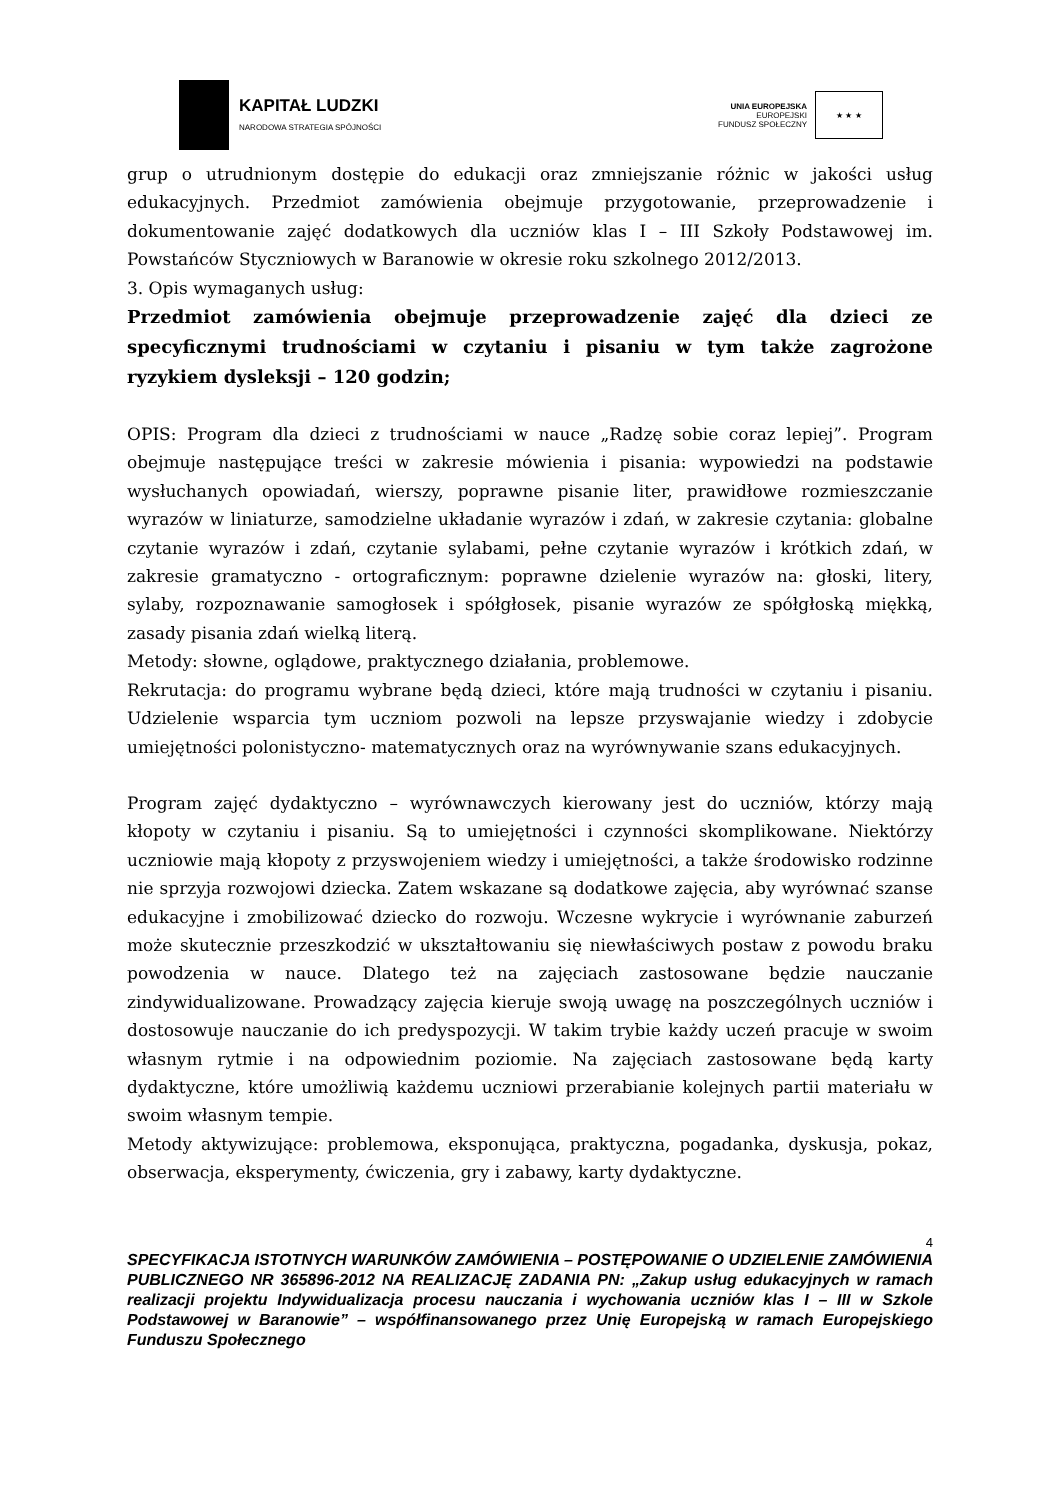KAPITAŁ LUDZKI
NARODOWA STRATEGIA SPÓJNOŚCI
UNIA EUROPEJSKA
EUROPEJSKI
FUNDUSZ SPOŁECZNY
★ ★ ★
grup o utrudnionym dostępie do edukacji oraz zmniejszanie różnic w jakości usług edukacyjnych. Przedmiot zamówienia obejmuje przygotowanie, przeprowadzenie i dokumentowanie zajęć dodatkowych dla uczniów klas I – III Szkoły Podstawowej im. Powstańców Styczniowych w Baranowie w okresie roku szkolnego 2012/2013.
3. Opis wymaganych usług:
Przedmiot zamówienia obejmuje przeprowadzenie zajęć dla dzieci ze specyficznymi trudnościami w czytaniu i pisaniu w tym także zagrożone ryzykiem dysleksji – 120 godzin;
OPIS: Program dla dzieci z trudnościami w nauce „Radzę sobie coraz lepiej”. Program obejmuje następujące treści w zakresie mówienia i pisania: wypowiedzi na podstawie wysłuchanych opowiadań, wierszy, poprawne pisanie liter, prawidłowe rozmieszczanie wyrazów w liniaturze, samodzielne układanie wyrazów i zdań, w zakresie czytania: globalne czytanie wyrazów i zdań, czytanie sylabami, pełne czytanie wyrazów i krótkich zdań, w zakresie gramatyczno - ortograficznym: poprawne dzielenie wyrazów na: głoski, litery, sylaby, rozpoznawanie samogłosek i spółgłosek, pisanie wyrazów ze spółgłoską miękką, zasady pisania zdań wielką literą.
Metody: słowne, oglądowe, praktycznego działania, problemowe.
Rekrutacja: do programu wybrane będą dzieci, które mają trudności w czytaniu i pisaniu. Udzielenie wsparcia tym uczniom pozwoli na lepsze przyswajanie wiedzy i zdobycie umiejętności polonistyczno- matematycznych oraz na wyrównywanie szans edukacyjnych.
Program zajęć dydaktyczno – wyrównawczych kierowany jest do uczniów, którzy mają kłopoty w czytaniu i pisaniu. Są to umiejętności i czynności skomplikowane. Niektórzy uczniowie mają kłopoty z przyswojeniem wiedzy i umiejętności, a także środowisko rodzinne nie sprzyja rozwojowi dziecka. Zatem wskazane są dodatkowe zajęcia, aby wyrównać szanse edukacyjne i zmobilizować dziecko do rozwoju. Wczesne wykrycie i wyrównanie zaburzeń może skutecznie przeszkodzić w ukształtowaniu się niewłaściwych postaw z powodu braku powodzenia w nauce. Dlatego też na zajęciach zastosowane będzie nauczanie zindywidualizowane. Prowadzący zajęcia kieruje swoją uwagę na poszczególnych uczniów i dostosowuje nauczanie do ich predyspozycji. W takim trybie każdy uczeń pracuje w swoim własnym rytmie i na odpowiednim poziomie. Na zajęciach zastosowane będą karty dydaktyczne, które umożliwią każdemu uczniowi przerabianie kolejnych partii materiału w swoim własnym tempie.
Metody aktywizujące: problemowa, eksponująca, praktyczna, pogadanka, dyskusja, pokaz, obserwacja, eksperymenty, ćwiczenia, gry i zabawy, karty dydaktyczne.
4
SPECYFIKACJA ISTOTNYCH WARUNKÓW ZAMÓWIENIA – POSTĘPOWANIE O UDZIELENIE ZAMÓWIENIA PUBLICZNEGO NR 365896-2012 NA REALIZACJĘ ZADANIA PN: „Zakup usług edukacyjnych w ramach realizacji projektu Indywidualizacja procesu nauczania i wychowania uczniów klas I – III w Szkole Podstawowej w Baranowie” – współfinansowanego przez Unię Europejską w ramach Europejskiego Funduszu Społecznego